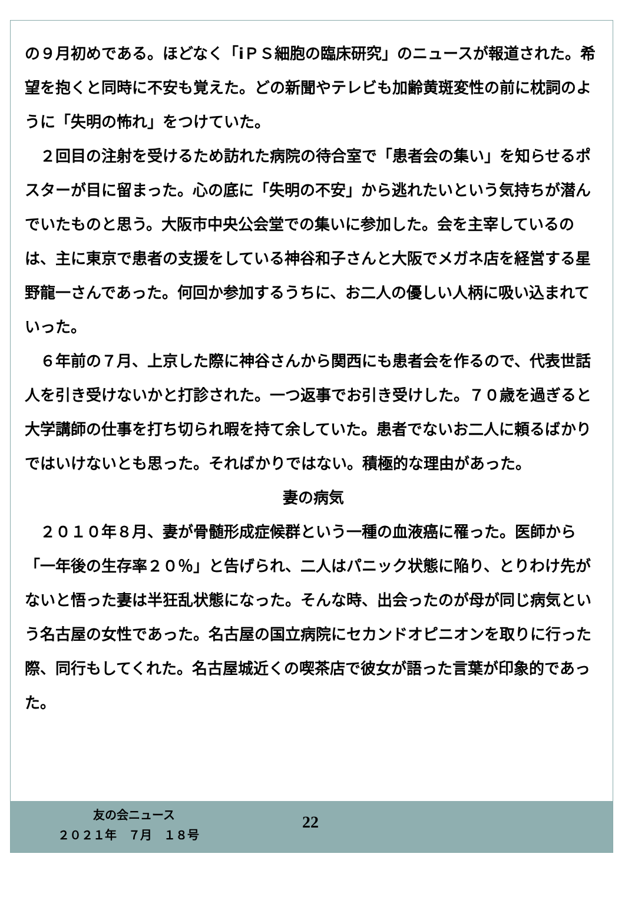の９月初めである。ほどなく「iＰＳ細胞の臨床研究」のニュースが報道された。希望を抱くと同時に不安も覚えた。どの新聞やテレビも加齢黄斑変性の前に枕詞のように「失明の怖れ」をつけていた。
　２回目の注射を受けるため訪れた病院の待合室で「患者会の集い」を知らせるポスターが目に留まった。心の底に「失明の不安」から逃れたいという気持ちが潜んでいたものと思う。大阪市中央公会堂での集いに参加した。会を主宰しているのは、主に東京で患者の支援をしている神谷和子さんと大阪でメガネ店を経営する星野龍一さんであった。何回か参加するうちに、お二人の優しい人柄に吸い込まれていった。
　６年前の７月、上京した際に神谷さんから関西にも患者会を作るので、代表世話人を引き受けないかと打診された。一つ返事でお引き受けした。７０歳を過ぎると大学講師の仕事を打ち切られ暇を持て余していた。患者でないお二人に頼るばかりではいけないとも思った。そればかりではない。積極的な理由があった。
妻の病気
　２０１０年８月、妻が骨髄形成症候群という一種の血液癌に罹った。医師から「一年後の生存率２０％」と告げられ、二人はパニック状態に陥り、とりわけ先がないと悟った妻は半狂乱状態になった。そんな時、出会ったのが母が同じ病気という名古屋の女性であった。名古屋の国立病院にセカンドオピニオンを取りに行った際、同行もしてくれた。名古屋城近くの喫茶店で彼女が語った言葉が印象的であった。
友の会ニュース
22
２０２１年　７月　１８号